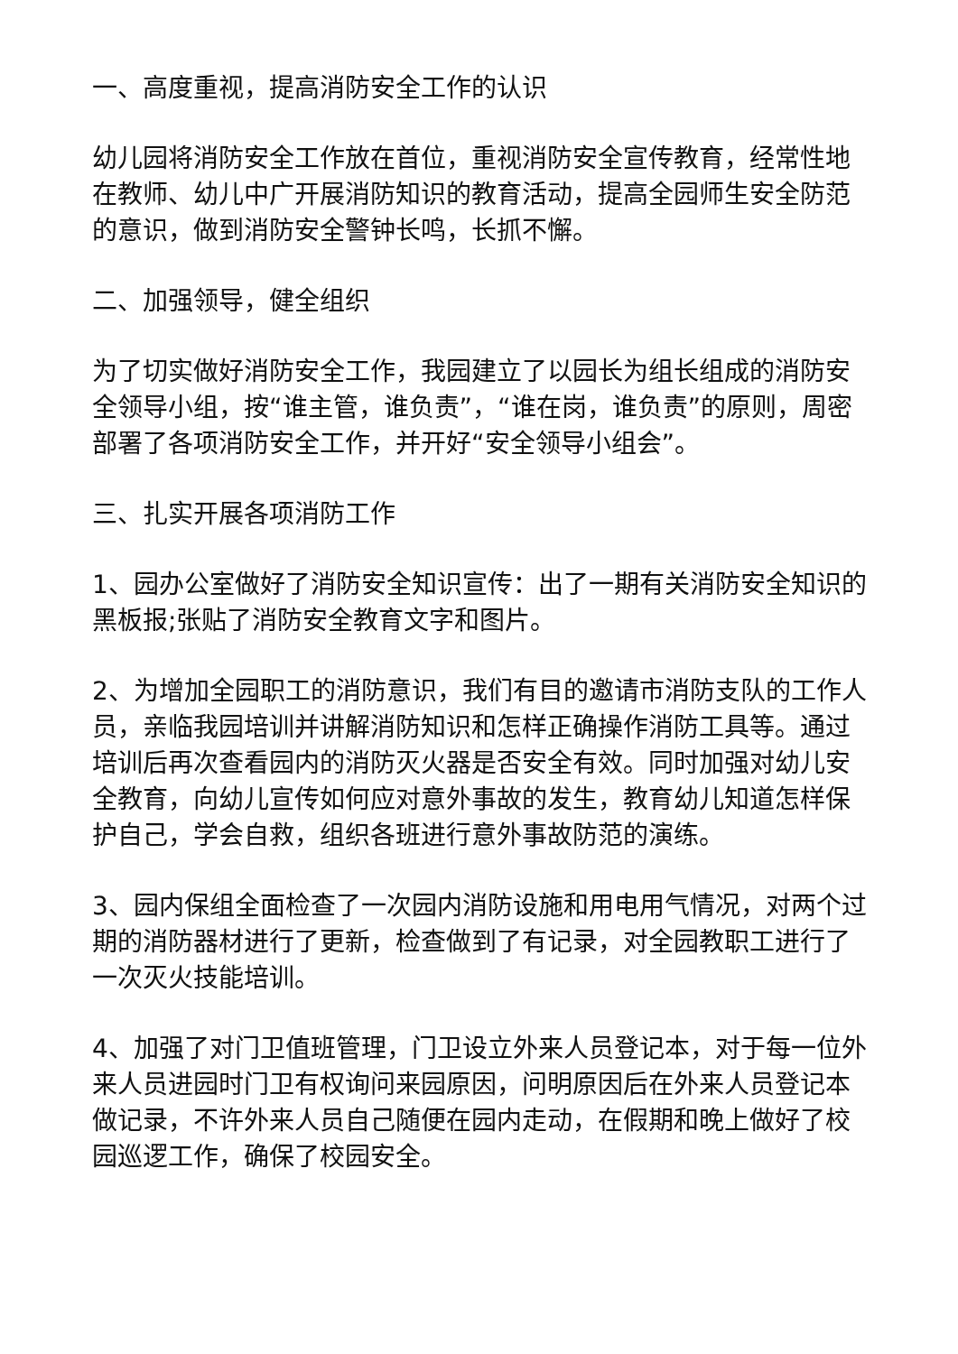一、高度重视，提高消防安全工作的认识
幼儿园将消防安全工作放在首位，重视消防安全宣传教育，经常性地在教师、幼儿中广开展消防知识的教育活动，提高全园师生安全防范的意识，做到消防安全警钟长鸣，长抓不懈。
二、加强领导，健全组织
为了切实做好消防安全工作，我园建立了以园长为组长组成的消防安全领导小组，按“谁主管，谁负责”，“谁在岗，谁负责”的原则，周密部署了各项消防安全工作，并开好“安全领导小组会”。
三、扎实开展各项消防工作
1、园办公室做好了消防安全知识宣传：出了一期有关消防安全知识的黑板报;张贴了消防安全教育文字和图片。
2、为增加全园职工的消防意识，我们有目的邀请市消防支队的工作人员，亲临我园培训并讲解消防知识和怎样正确操作消防工具等。通过培训后再次查看园内的消防灭火器是否安全有效。同时加强对幼儿安全教育，向幼儿宣传如何应对意外事故的发生，教育幼儿知道怎样保护自己，学会自救，组织各班进行意外事故防范的演练。
3、园内保组全面检查了一次园内消防设施和用电用气情况，对两个过期的消防器材进行了更新，检查做到了有记录，对全园教职工进行了一次灭火技能培训。
4、加强了对门卫值班管理，门卫设立外来人员登记本，对于每一位外来人员进园时门卫有权询问来园原因，问明原因后在外来人员登记本做记录，不许外来人员自己随便在园内走动，在假期和晚上做好了校园巡逻工作，确保了校园安全。